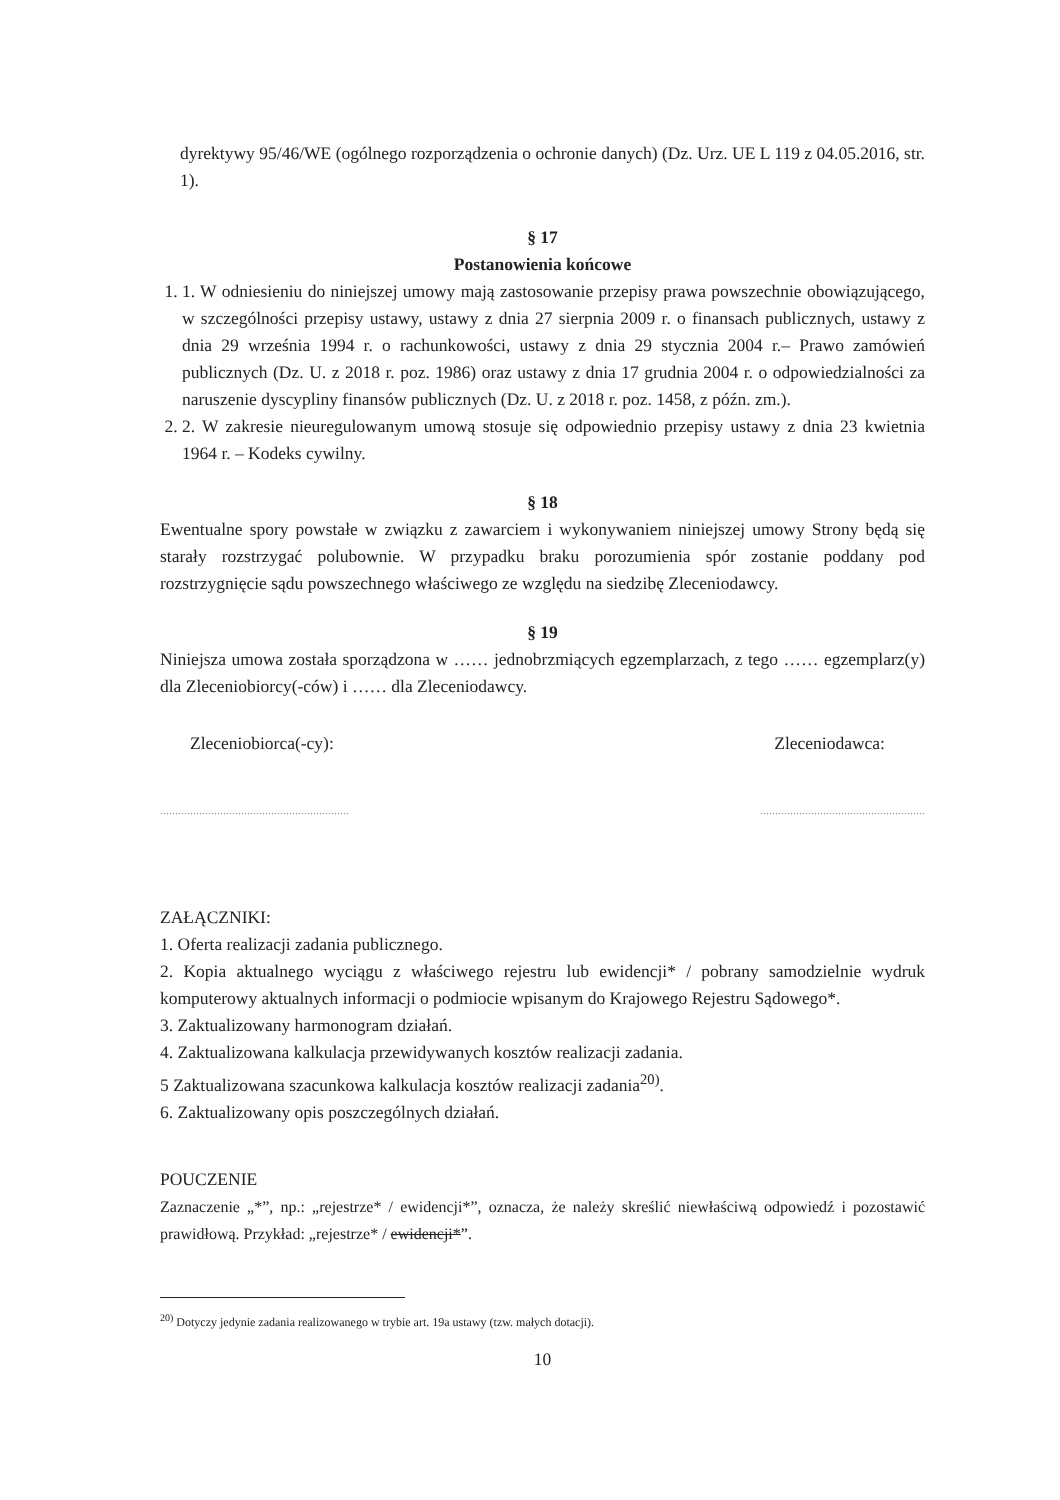dyrektywy 95/46/WE (ogólnego rozporządzenia o ochronie danych) (Dz. Urz. UE L 119 z 04.05.2016, str. 1).
§ 17
Postanowienia końcowe
1. 1. W odniesieniu do niniejszej umowy mają zastosowanie przepisy prawa powszechnie obowiązującego, w szczególności przepisy ustawy, ustawy z dnia 27 sierpnia 2009 r. o finansach publicznych, ustawy z dnia 29 września 1994 r. o rachunkowości, ustawy z dnia 29 stycznia 2004 r.– Prawo zamówień publicznych (Dz. U. z 2018 r. poz. 1986) oraz ustawy z dnia 17 grudnia 2004 r. o odpowiedzialności za naruszenie dyscypliny finansów publicznych (Dz. U. z 2018 r. poz. 1458, z późn. zm.).
2. 2. W zakresie nieuregulowanym umową stosuje się odpowiednio przepisy ustawy z dnia 23 kwietnia 1964 r. – Kodeks cywilny.
§ 18
Ewentualne spory powstałe w związku z zawarciem i wykonywaniem niniejszej umowy Strony będą się starały rozstrzygać polubownie. W przypadku braku porozumienia spór zostanie poddany pod rozstrzygnięcie sądu powszechnego właściwego ze względu na siedzibę Zleceniodawcy.
§ 19
Niniejsza umowa została sporządzona w …… jednobrzmiących egzemplarzach, z tego …… egzemplarz(y) dla Zleceniobiorcy(-ców) i …… dla Zleceniodawcy.
Zleceniobiorca(-cy): Zleceniodawca:
............................................................... .......................................................
ZAŁĄCZNIKI:
1. Oferta realizacji zadania publicznego.
2. Kopia aktualnego wyciągu z właściwego rejestru lub ewidencji* / pobrany samodzielnie wydruk komputerowy aktualnych informacji o podmiocie wpisanym do Krajowego Rejestru Sądowego*.
3. Zaktualizowany harmonogram działań.
4. Zaktualizowana kalkulacja przewidywanych kosztów realizacji zadania.
5 Zaktualizowana szacunkowa kalkulacja kosztów realizacji zadania<sup>20)</sup>.
6. Zaktualizowany opis poszczególnych działań.
POUCZENIE
Zaznaczenie „*”, np.: „rejestrze* / ewidencji*”, oznacza, że należy skreślić niewłaściwą odpowiedź i pozostawić prawidłową. Przykład: „rejestrze* / ewidencji*”.
<sup>20)</sup> Dotyczy jedynie zadania realizowanego w trybie art. 19a ustawy (tzw. małych dotacji).
10